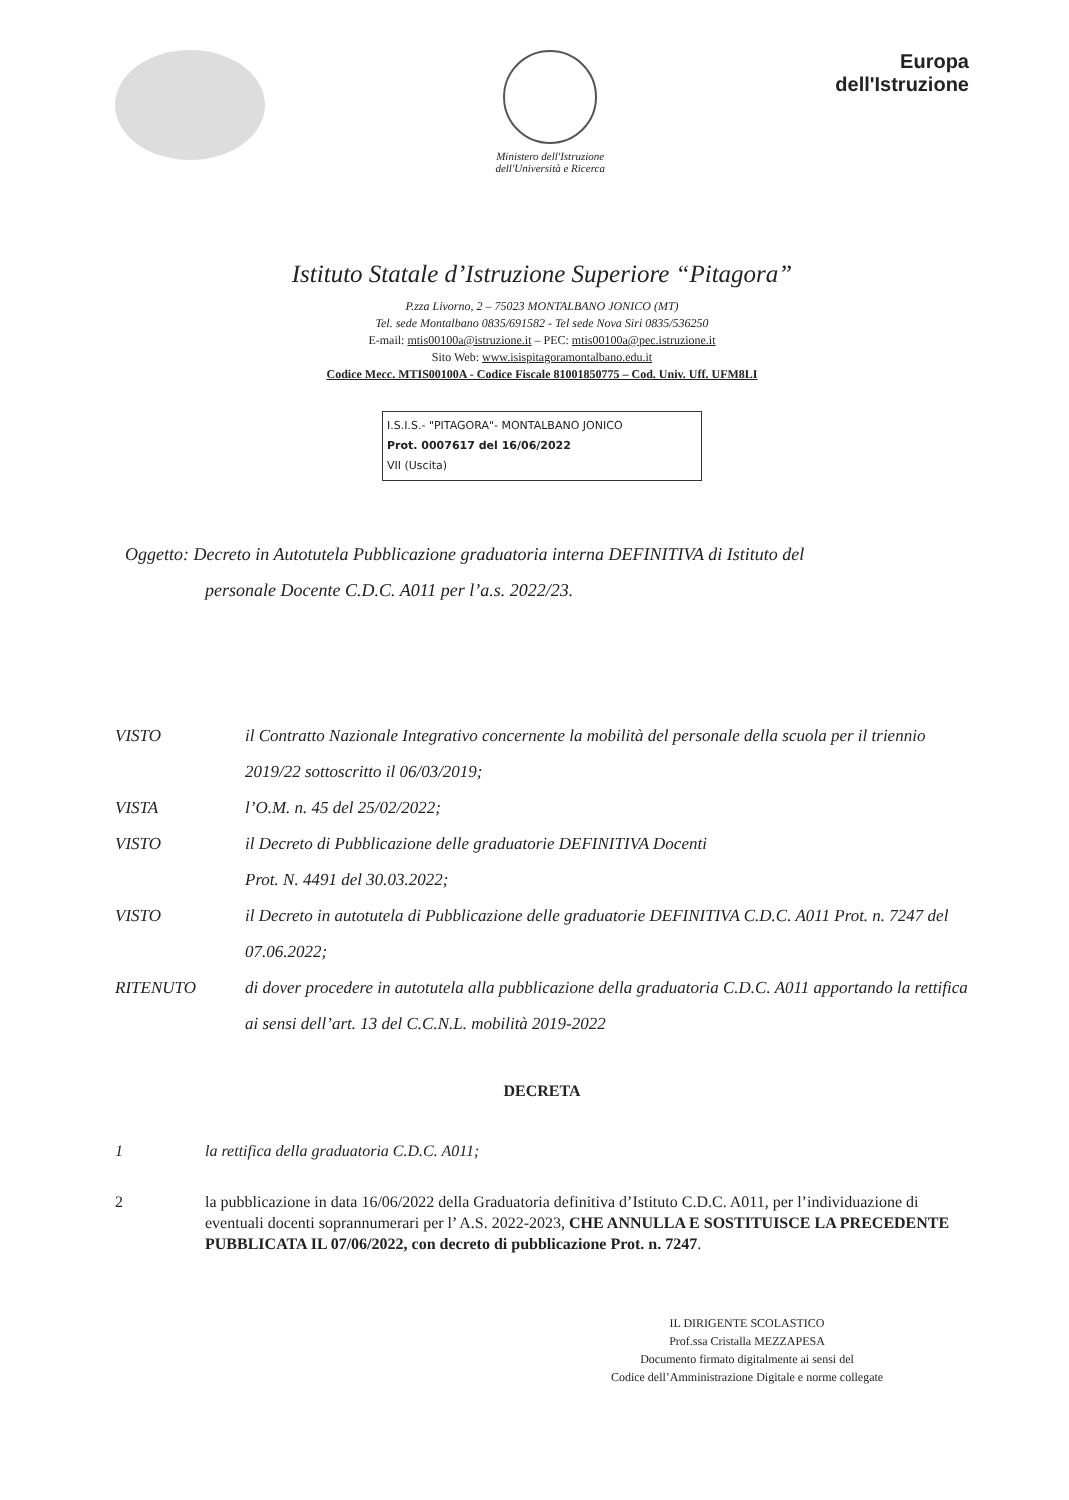Ministero dell'Istruzione
dell'Università e Ricerca
Europa
dell'Istruzione
Istituto Statale d’Istruzione Superiore “Pitagora”
P.zza Livorno, 2 – 75023 MONTALBANO JONICO (MT)
Tel. sede Montalbano 0835/691582 - Tel sede Nova Siri 0835/536250
E-mail: mtis00100a@istruzione.it – PEC: mtis00100a@pec.istruzione.it
Sito Web: www.isispitagoramontalbano.edu.it
Codice Mecc. MTIS00100A - Codice Fiscale 81001850775 – Cod. Univ. Uff. UFM8LI
I.S.I.S.- "PITAGORA"- MONTALBANO JONICO
Prot. 0007617 del 16/06/2022
VII (Uscita)
Oggetto: Decreto in Autotutela Pubblicazione graduatoria interna DEFINITIVA di Istituto del
personale Docente C.D.C. A011 per l’a.s. 2022/23.
VISTO il Contratto Nazionale Integrativo concernente la mobilità del personale della scuola per il triennio 2019/22 sottoscritto il 06/03/2019;
VISTA l’O.M. n. 45 del 25/02/2022;
VISTO il Decreto di Pubblicazione delle graduatorie DEFINITIVA Docenti
Prot. N. 4491 del 30.03.2022;
VISTO il Decreto in autotutela di Pubblicazione delle graduatorie DEFINITIVA C.D.C. A011 Prot. n. 7247 del 07.06.2022;
RITENUTO di dover procedere in autotutela alla pubblicazione della graduatoria C.D.C. A011 apportando la rettifica ai sensi dell’art. 13 del C.C.N.L. mobilità 2019-2022
DECRETA
1 la rettifica della graduatoria C.D.C. A011;
2 la pubblicazione in data 16/06/2022 della Graduatoria definitiva d’Istituto C.D.C. A011, per l’individuazione di eventuali docenti soprannumerari per l’ A.S. 2022-2023, CHE ANNULLA E SOSTITUISCE LA PRECEDENTE PUBBLICATA IL 07/06/2022, con decreto di pubblicazione Prot. n. 7247.
IL DIRIGENTE SCOLASTICO
Prof.ssa Cristalla MEZZAPESA
Documento firmato digitalmente ai sensi del
Codice dell’Amministrazione Digitale e norme collegate